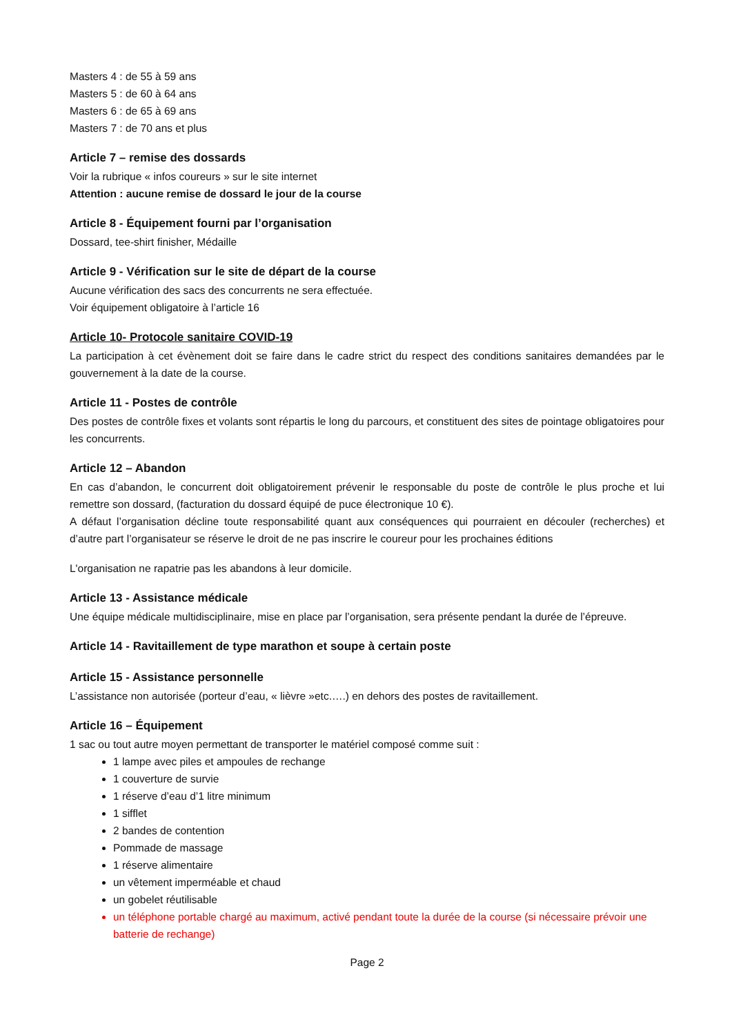Masters 4 : de 55 à 59 ans
Masters 5 : de 60 à 64 ans
Masters 6 : de 65 à 69 ans
Masters 7 : de 70 ans et plus
Article 7 – remise des dossards
Voir la rubrique « infos coureurs » sur le site internet
Attention : aucune remise de dossard le jour de la course
Article 8 - Équipement fourni par l’organisation
Dossard, tee-shirt finisher, Médaille
Article 9 - Vérification sur le site de départ de la course
Aucune vérification des sacs des concurrents ne sera effectuée.
Voir équipement obligatoire à l’article 16
Article 10- Protocole sanitaire COVID-19
La participation à cet évènement doit se faire dans le cadre strict du respect des conditions sanitaires demandées par le gouvernement à la date de la course.
Article 11 - Postes de contrôle
Des postes de contrôle fixes et volants sont répartis le long du parcours, et constituent des sites de pointage obligatoires pour les concurrents.
Article 12 – Abandon
En cas d’abandon, le concurrent doit obligatoirement prévenir le responsable du poste de contrôle le plus proche et lui remettre son dossard, (facturation du dossard équipé de puce électronique 10 €).
A défaut l’organisation décline toute responsabilité quant aux conséquences qui pourraient en découler (recherches) et d’autre part l’organisateur se réserve le droit de ne pas inscrire le coureur pour les prochaines éditions
L'organisation ne rapatrie pas les abandons à leur domicile.
Article 13 - Assistance médicale
Une équipe médicale multidisciplinaire, mise en place par l’organisation, sera présente pendant la durée de l’épreuve.
Article 14 - Ravitaillement de type marathon et soupe à certain poste
Article 15 - Assistance personnelle
L’assistance non autorisée (porteur d’eau, « lièvre »etc.….) en dehors des postes de ravitaillement.
Article 16 – Équipement
1 sac ou tout autre moyen permettant de transporter le matériel composé comme suit :
1 lampe avec piles et ampoules de rechange
1 couverture de survie
1 réserve d’eau d’1 litre minimum
1 sifflet
2 bandes de contention
Pommade de massage
1 réserve alimentaire
un vêtement imperméable et chaud
un gobelet réutilisable
un téléphone portable chargé au maximum, activé pendant toute la durée de la course (si nécessaire prévoir une batterie de rechange)
Page 2